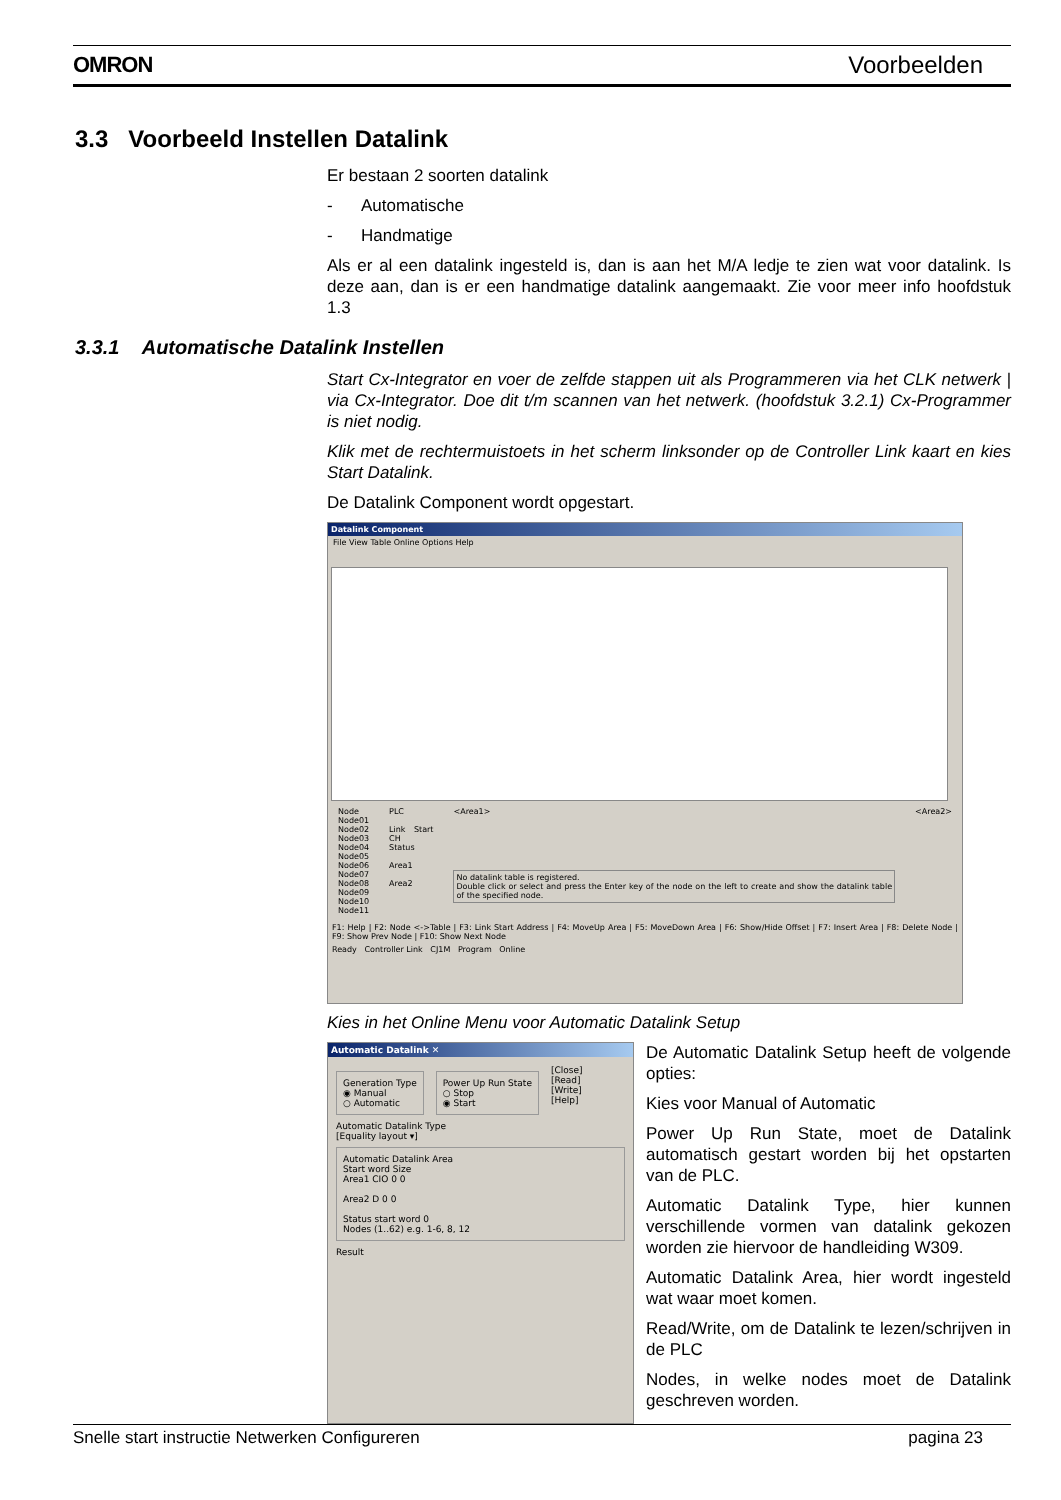OMRON Voorbeelden
3.3 Voorbeeld Instellen Datalink
Er bestaan 2 soorten datalink
- Automatische
- Handmatige
Als er al een datalink ingesteld is, dan is aan het M/A ledje te zien wat voor datalink. Is deze aan, dan is er een handmatige datalink aangemaakt. Zie voor meer info hoofdstuk 1.3
3.3.1 Automatische Datalink Instellen
Start Cx-Integrator en voer de zelfde stappen uit als Programmeren via het CLK netwerk | via Cx-Integrator. Doe dit t/m scannen van het netwerk. (hoofdstuk 3.2.1) Cx-Programmer is niet nodig.
Klik met de rechtermuistoets in het scherm linksonder op de Controller Link kaart en kies Start Datalink.
De Datalink Component wordt opgestart.
Datalink Component
File View Table Online Options Help
Node
Node01
Node02
Node03
Node04
Node05
Node06
Node07
Node08
Node09
Node10
Node11
PLC
Link Start CH
Status
Area1
Area2
<Area1>
No datalink table is registered.
Double click or select and press the Enter key of the node on the left to create and show the datalink table of the specified node.
<Area2>
F1: Help | F2: Node <->Table | F3: Link Start Address | F4: MoveUp Area | F5: MoveDown Area | F6: Show/Hide Offset | F7: Insert Area | F8: Delete Node | F9: Show Prev Node | F10: Show Next Node
Ready Controller Link CJ1M Program Online
Kies in het Online Menu voor Automatic Datalink Setup
Automatic Datalink ✕
Generation Type
◉ Manual
○ Automatic
Power Up Run State
○ Stop
◉ Start
[Close]
[Read]
[Write]
[Help]
Automatic Datalink Type
[Equality layout ▾]
Automatic Datalink Area
Start word Size
Area1 CIO 0 0
Area2 D 0 0
Status start word 0
Nodes (1..62) e.g. 1-6, 8, 12
Result
De Automatic Datalink Setup heeft de volgende opties:
Kies voor Manual of Automatic
Power Up Run State, moet de Datalink automatisch gestart worden bij het opstarten van de PLC.
Automatic Datalink Type, hier kunnen verschillende vormen van datalink gekozen worden zie hiervoor de handleiding W309.
Automatic Datalink Area, hier wordt ingesteld wat waar moet komen.
Read/Write, om de Datalink te lezen/schrijven in de PLC
Nodes, in welke nodes moet de Datalink geschreven worden.
Snelle start instructie Netwerken Configureren pagina 23